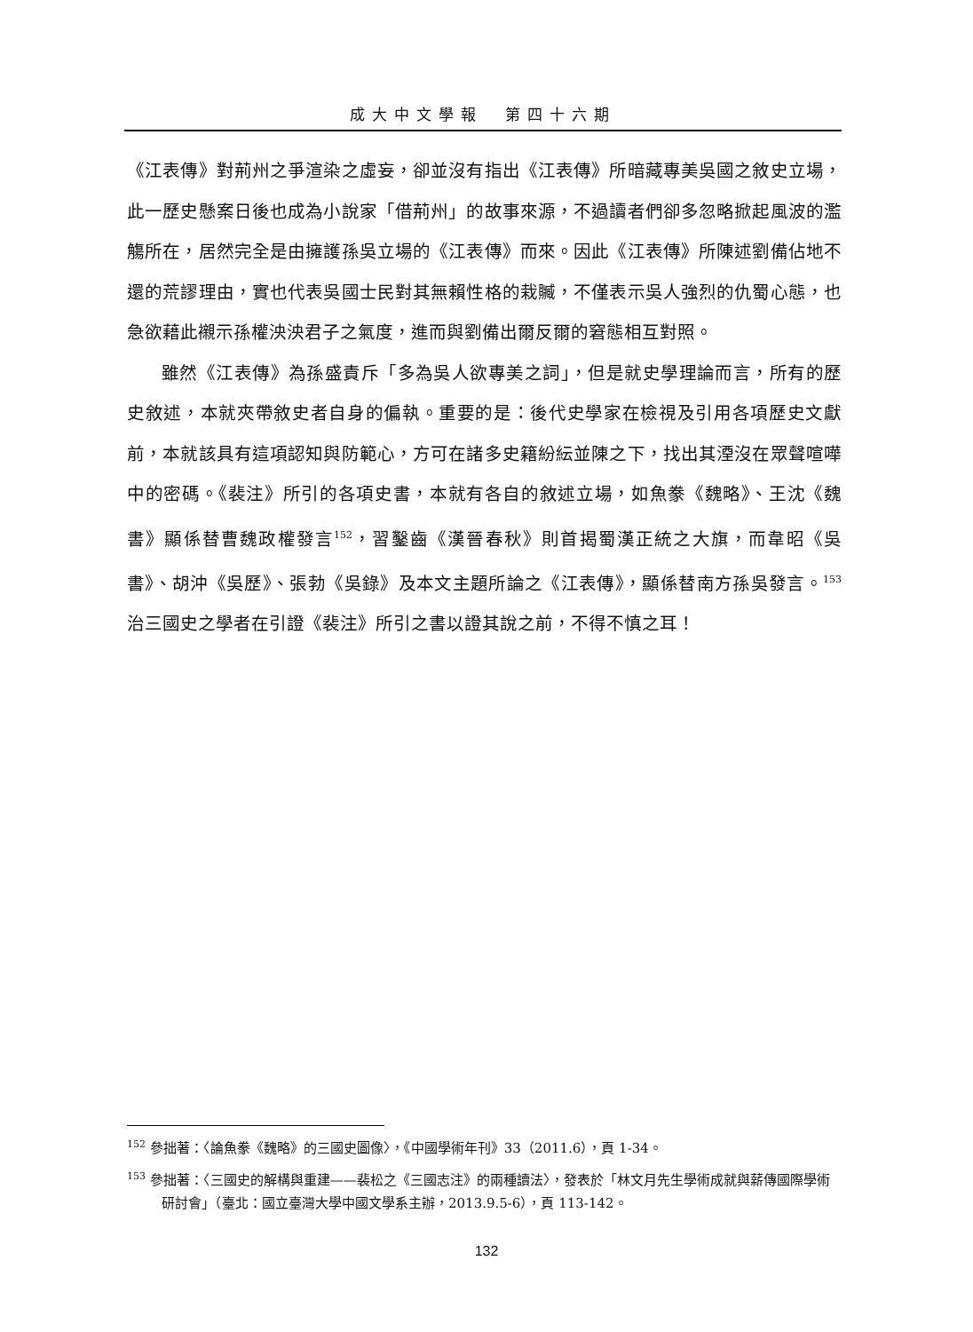成大中文學報　第四十六期
《江表傳》對荊州之爭渲染之虛妄，卻並沒有指出《江表傳》所暗藏專美吳國之敘史立場，此一歷史懸案日後也成為小說家「借荊州」的故事來源，不過讀者們卻多忽略掀起風波的濫觴所在，居然完全是由擁護孫吳立場的《江表傳》而來。因此《江表傳》所陳述劉備佔地不還的荒謬理由，實也代表吳國士民對其無賴性格的栽贓，不僅表示吳人強烈的仇蜀心態，也急欲藉此襯示孫權泱泱君子之氣度，進而與劉備出爾反爾的窘態相互對照。
雖然《江表傳》為孫盛責斥「多為吳人欲專美之詞」，但是就史學理論而言，所有的歷史敘述，本就夾帶敘史者自身的偏執。重要的是：後代史學家在檢視及引用各項歷史文獻前，本就該具有這項認知與防範心，方可在諸多史籍紛紜並陳之下，找出其湮沒在眾聲喧嘩中的密碼。《裴注》所引的各項史書，本就有各自的敘述立場，如魚豢《魏略》、王沈《魏書》顯係替曹魏政權發言<sup>152</sup>，習鑿齒《漢晉春秋》則首揭蜀漢正統之大旗，而韋昭《吳書》、胡沖《吳歷》、張勃《吳錄》及本文主題所論之《江表傳》，顯係替南方孫吳發言。<sup>153</sup>治三國史之學者在引證《裴注》所引之書以證其說之前，不得不慎之耳！
<sup>152</sup> 參拙著：〈論魚豢《魏略》的三國史圖像〉，《中國學術年刊》33（2011.6），頁 1-34。
<sup>153</sup> 參拙著：〈三國史的解構與重建——裴松之《三國志注》的兩種讀法〉，發表於「林文月先生學術成就與薪傳國際學術研討會」（臺北：國立臺灣大學中國文學系主辦，2013.9.5-6），頁 113-142。
132